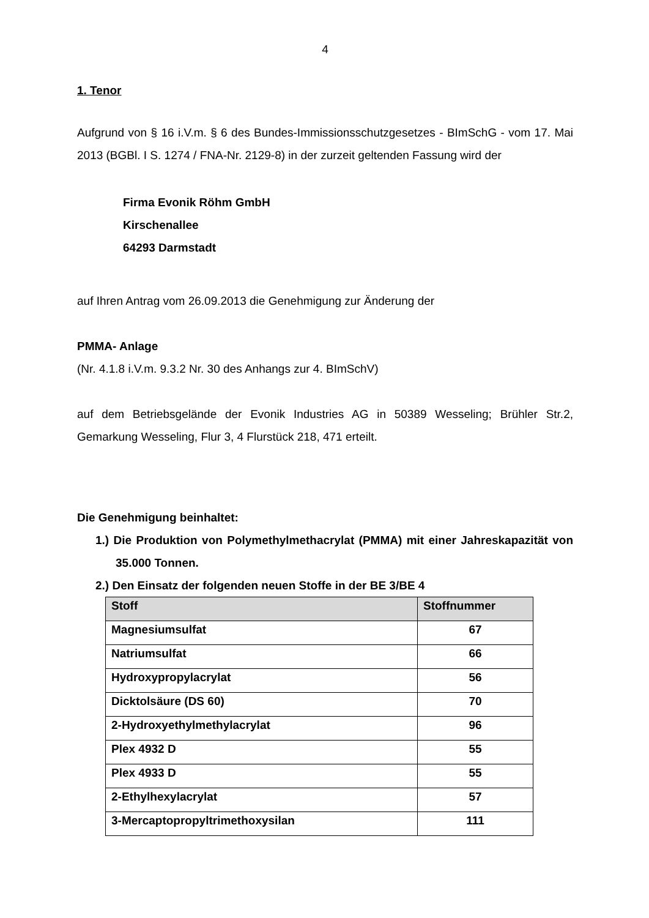4
1. Tenor
Aufgrund von § 16 i.V.m. § 6 des Bundes-Immissionsschutzgesetzes - BImSchG - vom 17. Mai 2013 (BGBl. I S. 1274 / FNA-Nr. 2129-8) in der zurzeit geltenden Fassung wird der
Firma Evonik Röhm GmbH
Kirschenallee
64293 Darmstadt
auf Ihren Antrag vom 26.09.2013 die Genehmigung zur Änderung der
PMMA- Anlage
(Nr. 4.1.8 i.V.m. 9.3.2 Nr. 30 des Anhangs zur 4. BImSchV)
auf dem Betriebsgelände der Evonik Industries AG in 50389 Wesseling; Brühler Str.2, Gemarkung Wesseling, Flur 3, 4 Flurstück 218, 471 erteilt.
Die Genehmigung beinhaltet:
1.) Die Produktion von Polymethylmethacrylat (PMMA) mit einer Jahreskapazität von 35.000 Tonnen.
2.) Den Einsatz der folgenden neuen Stoffe in der BE 3/BE 4
| Stoff | Stoffnummer |
| --- | --- |
| Magnesiumsulfat | 67 |
| Natriumsulfat | 66 |
| Hydroxypropylacrylat | 56 |
| Dicktolsäure (DS 60) | 70 |
| 2-Hydroxyethylmethylacrylat | 96 |
| Plex 4932 D | 55 |
| Plex 4933 D | 55 |
| 2-Ethylhexylacrylat | 57 |
| 3-Mercaptopropyltrimethoxysilan | 111 |